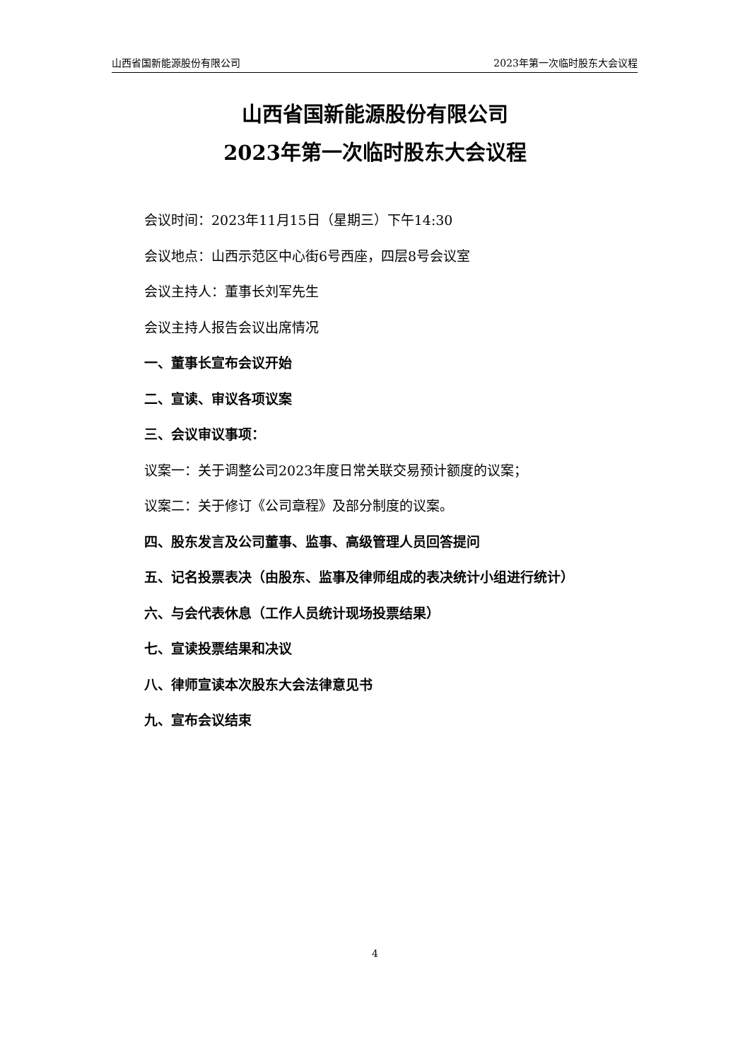山西省国新能源股份有限公司 2023年第一次临时股东大会议程
山西省国新能源股份有限公司
2023年第一次临时股东大会议程
会议时间：2023年11月15日（星期三）下午14:30
会议地点：山西示范区中心街6号西座，四层8号会议室
会议主持人：董事长刘军先生
会议主持人报告会议出席情况
一、董事长宣布会议开始
二、宣读、审议各项议案
三、会议审议事项：
议案一：关于调整公司2023年度日常关联交易预计额度的议案；
议案二：关于修订《公司章程》及部分制度的议案。
四、股东发言及公司董事、监事、高级管理人员回答提问
五、记名投票表决（由股东、监事及律师组成的表决统计小组进行统计）
六、与会代表休息（工作人员统计现场投票结果）
七、宣读投票结果和决议
八、律师宣读本次股东大会法律意见书
九、宣布会议结束
4